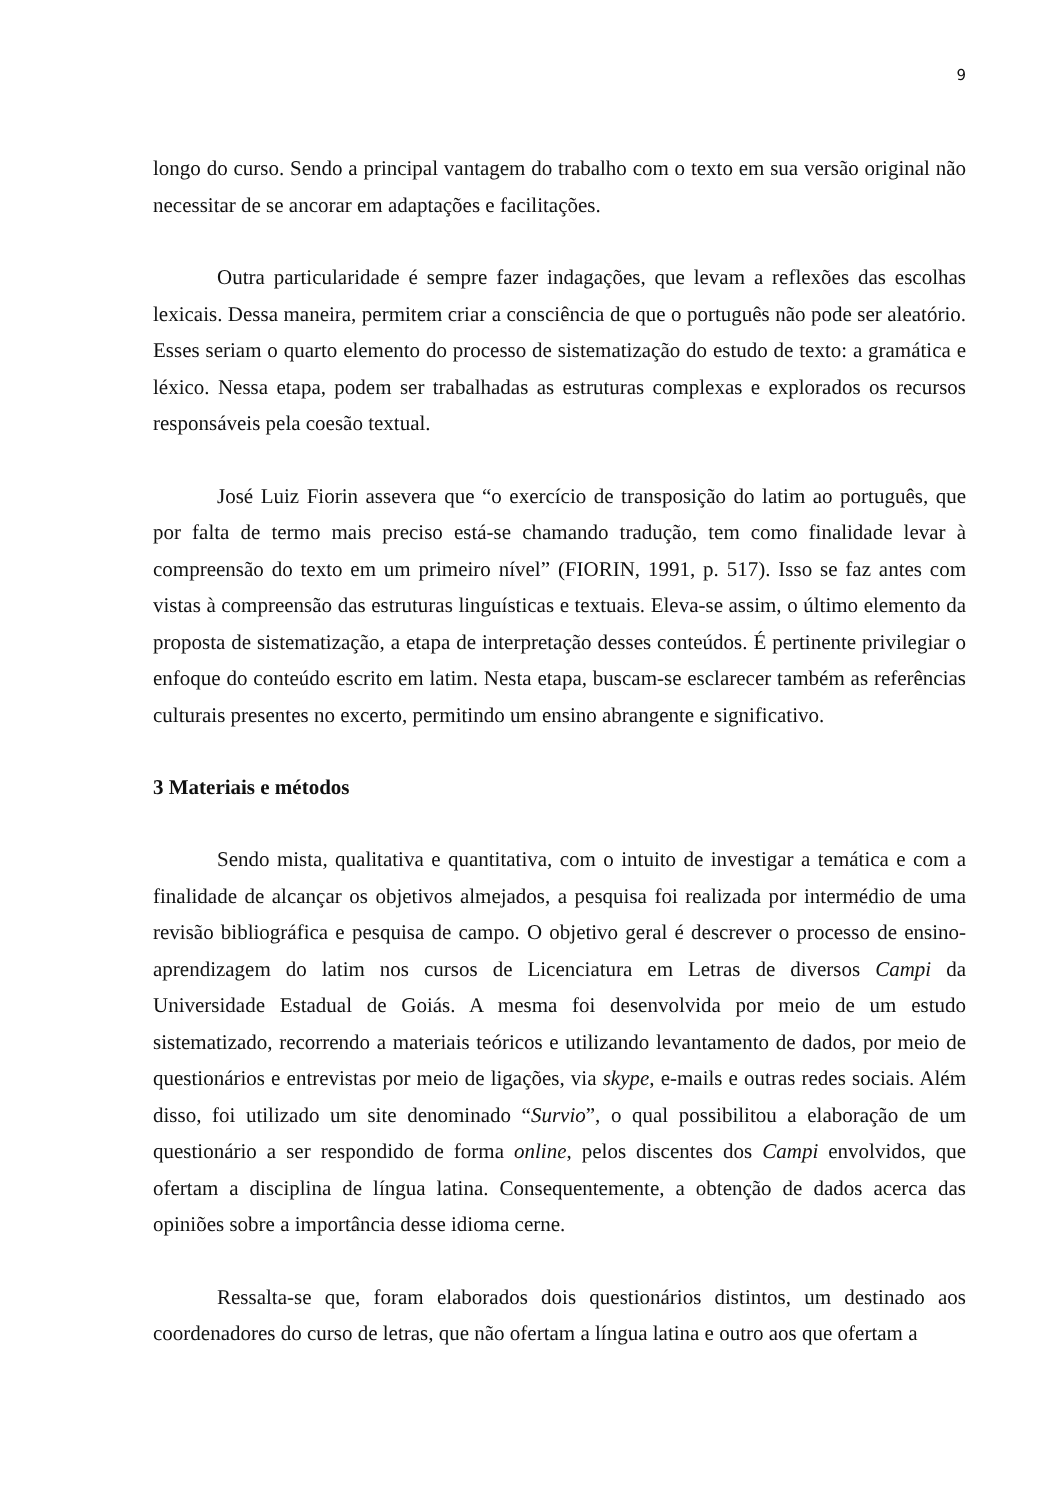9
longo do curso. Sendo a principal vantagem do trabalho com o texto em sua versão original não necessitar de se ancorar em adaptações e facilitações.
Outra particularidade é sempre fazer indagações, que levam a reflexões das escolhas lexicais. Dessa maneira, permitem criar a consciência de que o português não pode ser aleatório. Esses seriam o quarto elemento do processo de sistematização do estudo de texto: a gramática e léxico. Nessa etapa, podem ser trabalhadas as estruturas complexas e explorados os recursos responsáveis pela coesão textual.
José Luiz Fiorin assevera que “o exercício de transposição do latim ao português, que por falta de termo mais preciso está-se chamando tradução, tem como finalidade levar à compreensão do texto em um primeiro nível” (FIORIN, 1991, p. 517). Isso se faz antes com vistas à compreensão das estruturas linguísticas e textuais. Eleva-se assim, o último elemento da proposta de sistematização, a etapa de interpretação desses conteúdos. É pertinente privilegiar o enfoque do conteúdo escrito em latim. Nesta etapa, buscam-se esclarecer também as referências culturais presentes no excerto, permitindo um ensino abrangente e significativo.
3 Materiais e métodos
Sendo mista, qualitativa e quantitativa, com o intuito de investigar a temática e com a finalidade de alcançar os objetivos almejados, a pesquisa foi realizada por intermédio de uma revisão bibliográfica e pesquisa de campo. O objetivo geral é descrever o processo de ensino-aprendizagem do latim nos cursos de Licenciatura em Letras de diversos Campi da Universidade Estadual de Goiás. A mesma foi desenvolvida por meio de um estudo sistematizado, recorrendo a materiais teóricos e utilizando levantamento de dados, por meio de questionários e entrevistas por meio de ligações, via skype, e-mails e outras redes sociais. Além disso, foi utilizado um site denominado “Survio”, o qual possibilitou a elaboração de um questionário a ser respondido de forma online, pelos discentes dos Campi envolvidos, que ofertam a disciplina de língua latina. Consequentemente, a obtenção de dados acerca das opiniões sobre a importância desse idioma cerne.
Ressalta-se que, foram elaborados dois questionários distintos, um destinado aos coordenadores do curso de letras, que não ofertam a língua latina e outro aos que ofertam a